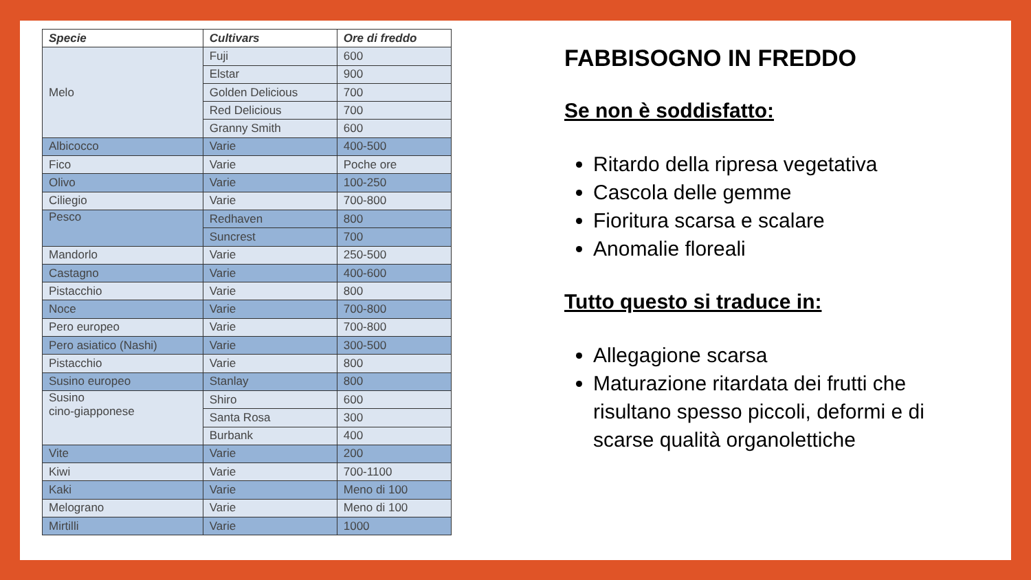| Specie | Cultivars | Ore di freddo |
| --- | --- | --- |
| Melo | Fuji | 600 |
| | Elstar | 900 |
| | Golden Delicious | 700 |
| | Red Delicious | 700 |
| | Granny Smith | 600 |
| Albicocco | Varie | 400-500 |
| Fico | Varie | Poche ore |
| Olivo | Varie | 100-250 |
| Ciliegio | Varie | 700-800 |
| Pesco | Redhaven | 800 |
| | Suncrest | 700 |
| Mandorlo | Varie | 250-500 |
| Castagno | Varie | 400-600 |
| Pistacchio | Varie | 800 |
| Noce | Varie | 700-800 |
| Pero europeo | Varie | 700-800 |
| Pero asiatico (Nashi) | Varie | 300-500 |
| Pistacchio | Varie | 800 |
| Susino europeo | Stanlay | 800 |
| Susino cino-giapponese | Shiro | 600 |
| | Santa Rosa | 300 |
| | Burbank | 400 |
| Vite | Varie | 200 |
| Kiwi | Varie | 700-1100 |
| Kaki | Varie | Meno di 100 |
| Melograno | Varie | Meno di 100 |
| Mirtilli | Varie | 1000 |
FABBISOGNO IN FREDDO
Se non è soddisfatto:
Ritardo della ripresa vegetativa
Cascola delle gemme
Fioritura scarsa e scalare
Anomalie floreali
Tutto questo si traduce in:
Allegagione scarsa
Maturazione ritardata dei frutti che risultano spesso piccoli, deformi e di scarse qualità organolettiche